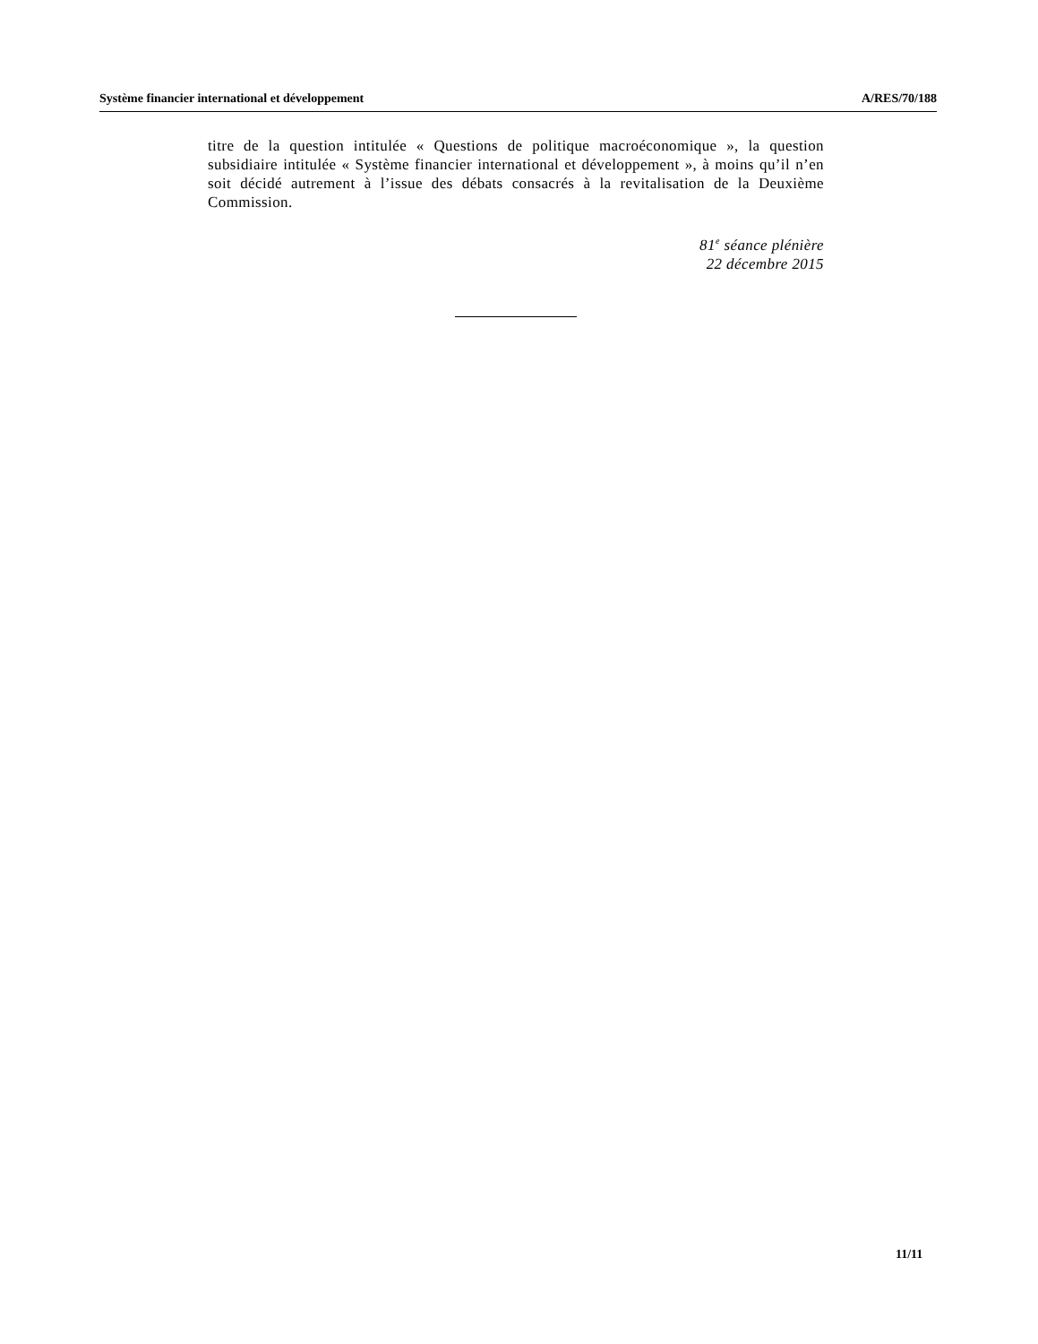Système financier international et développement A/RES/70/188
titre de la question intitulée « Questions de politique macroéconomique », la question subsidiaire intitulée « Système financier international et développement », à moins qu’il n’en soit décidé autrement à l’issue des débats consacrés à la revitalisation de la Deuxième Commission.
81<sup>e</sup> séance plénière
22 décembre 2015
11/11